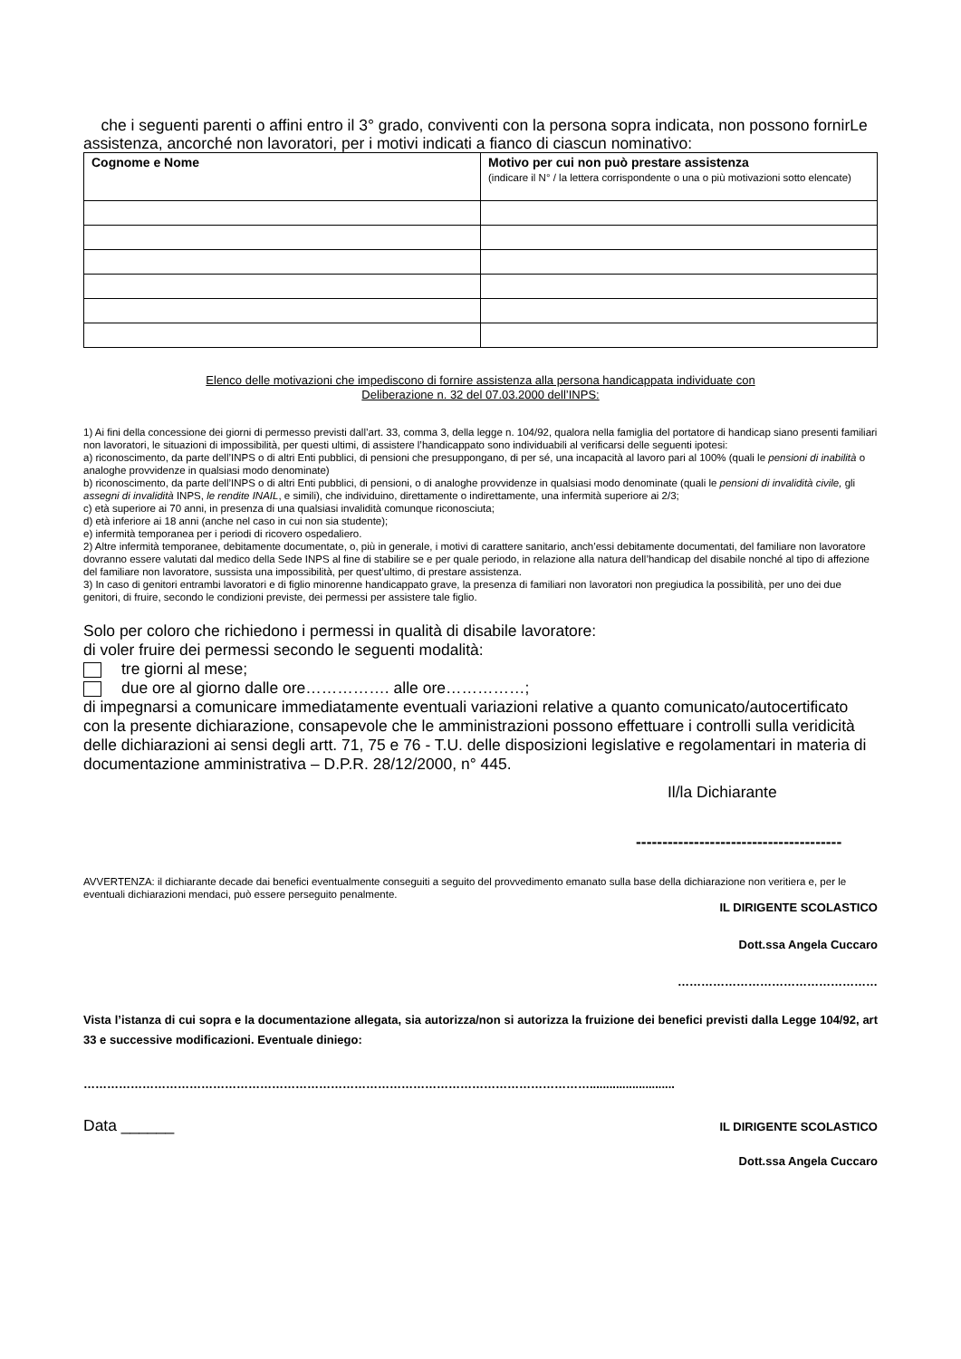che i seguenti parenti o affini entro il 3° grado, conviventi con la persona sopra indicata, non possono fornirLe assistenza, ancorché non lavoratori, per i motivi indicati a fianco di ciascun nominativo:
| Cognome e Nome | Motivo per cui non può prestare assistenza (indicare il N° / la lettera corrispondente o una o più motivazioni sotto elencate) |
| --- | --- |
Elenco delle motivazioni che impediscono di fornire assistenza alla persona handicappata individuate con
Deliberazione n. 32 del 07.03.2000 dell’INPS:
1) Ai fini della concessione dei giorni di permesso previsti dall’art. 33, comma 3, della legge n. 104/92, qualora nella famiglia del portatore di handicap siano presenti familiari non lavoratori, le situazioni di impossibilità, per questi ultimi, di assistere l’handicappato sono individuabili al verificarsi delle seguenti ipotesi:
a) riconoscimento, da parte dell’INPS o di altri Enti pubblici, di pensioni che presuppongano, di per sé, una incapacità al lavoro pari al 100% (quali le pensioni di inabilità o analoghe provvidenze in qualsiasi modo denominate)
b) riconoscimento, da parte dell’INPS o di altri Enti pubblici, di pensioni, o di analoghe provvidenze in qualsiasi modo denominate (quali le pensioni di invalidità civile, gli assegni di invalidità INPS, le rendite INAIL, e simili), che individuino, direttamente o indirettamente, una infermità superiore ai 2/3;
c) età superiore ai 70 anni, in presenza di una qualsiasi invalidità comunque riconosciuta;
d) età inferiore ai 18 anni (anche nel caso in cui non sia studente);
e) infermità temporanea per i periodi di ricovero ospedaliero.
2) Altre infermità temporanee, debitamente documentate, o, più in generale, i motivi di carattere sanitario, anch’essi debitamente documentati, del familiare non lavoratore dovranno essere valutati dal medico della Sede INPS al fine di stabilire se e per quale periodo, in relazione alla natura dell’handicap del disabile nonché al tipo di affezione del familiare non lavoratore, sussista una impossibilità, per quest’ultimo, di prestare assistenza.
3) In caso di genitori entrambi lavoratori e di figlio minorenne handicappato grave, la presenza di familiari non lavoratori non pregiudica la possibilità, per uno dei due genitori, di fruire, secondo le condizioni previste, dei permessi per assistere tale figlio.
Solo per coloro che richiedono i permessi in qualità di disabile lavoratore:
di voler fruire dei permessi secondo le seguenti modalità:
tre giorni al mese;
due ore al giorno dalle ore……………. alle ore……………;
di impegnarsi a comunicare immediatamente eventuali variazioni relative a quanto comunicato/autocertificato con la presente dichiarazione, consapevole che le amministrazioni possono effettuare i controlli sulla veridicità delle dichiarazioni ai sensi degli artt. 71, 75 e 76 - T.U. delle disposizioni legislative e regolamentari in materia di documentazione amministrativa – D.P.R. 28/12/2000, n° 445.
Il/la Dichiarante
---------------------------------------
AVVERTENZA: il dichiarante decade dai benefici eventualmente conseguiti a seguito del provvedimento emanato sulla base della dichiarazione non veritiera e, per le eventuali dichiarazioni mendaci, può essere perseguito penalmente.
IL DIRIGENTE SCOLASTICO
Dott.ssa Angela Cuccaro
……………………………………………
Vista l’istanza di cui sopra e la documentazione allegata, sia autorizza/non si autorizza la fruizione dei benefici previsti dalla Legge 104/92, art 33 e successive modificazioni. Eventuale diniego:
…………………………………………………………………………………………………………………..........................
Data ______ IL DIRIGENTE SCOLASTICO
Dott.ssa Angela Cuccaro